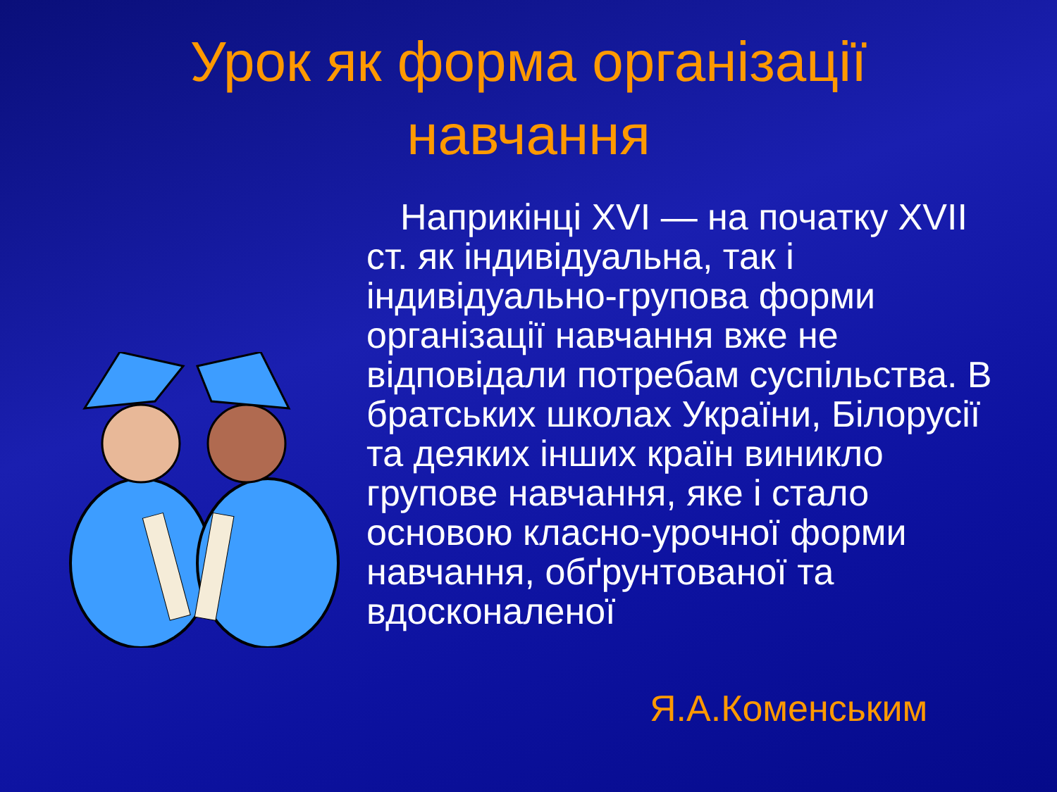Урок як форма організації
навчання
Наприкінці XVI — на початку XVII ст. як індивідуальна, так і індивідуально-групова форми організації навчання вже не відповідали потребам суспільства. В братських школах України, Білорусії та деяких інших країн виникло групове навчання, яке і стало основою класно-урочної форми навчання, обґрунтованої та вдосконаленої
Я.А.Коменським